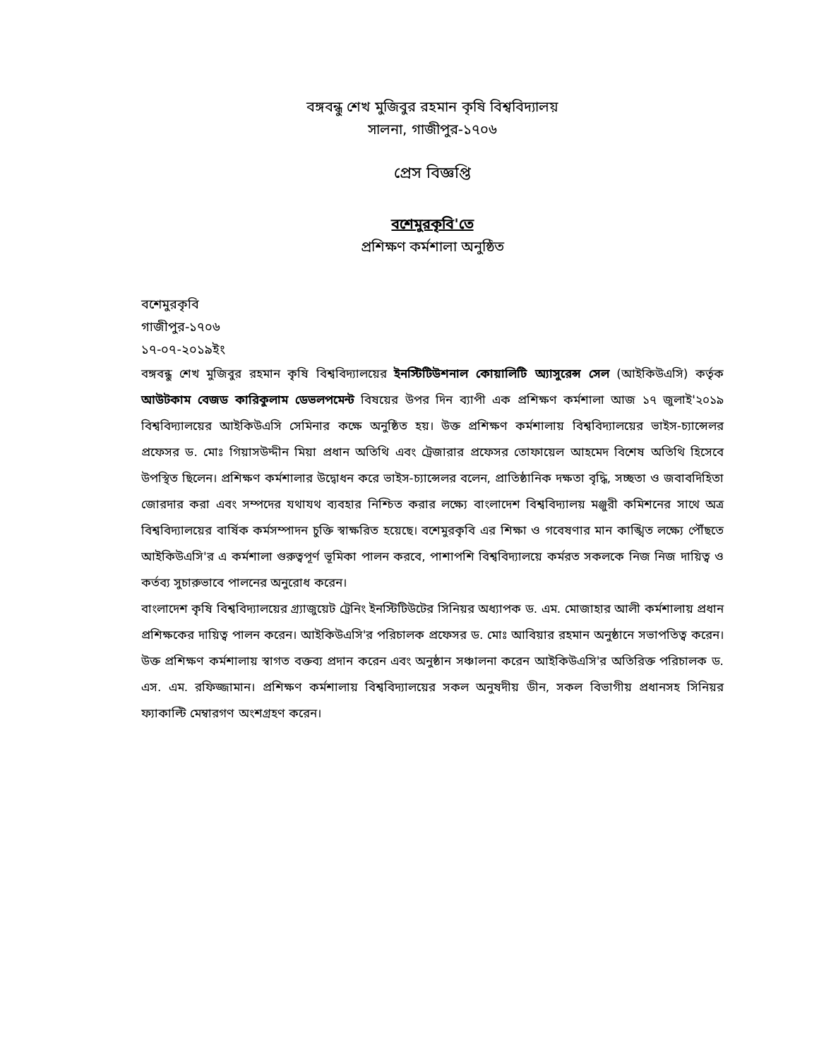বঙ্গবন্ধু শেখ মুজিবুর রহমান কৃষি বিশ্ববিদ্যালয়
সালনা, গাজীপুর-১৭০৬
প্রেস বিজ্ঞপ্তি
বশেমুরকৃবি'তে
প্রশিক্ষণ কর্মশালা অনুষ্ঠিত
বশেমুরকৃবি
গাজীপুর-১৭০৬
১৭-০৭-২০১৯ইং
বঙ্গবন্ধু শেখ মুজিবুর রহমান কৃষি বিশ্ববিদ্যালয়ের ইনস্টিটিউশনাল কোয়ালিটি অ্যাসুরেন্স সেল (আইকিউএসি) কর্তৃক আউটকাম বেজড কারিকুলাম ডেভলপমেন্ট বিষয়ের উপর দিন ব্যাপী এক প্রশিক্ষণ কর্মশালা আজ ১৭ জুলাই'২০১৯ বিশ্ববিদ্যালয়ের আইকিউএসি সেমিনার কক্ষে অনুষ্ঠিত হয়। উক্ত প্রশিক্ষণ কর্মশালায় বিশ্ববিদ্যালয়ের ভাইস-চ্যান্সেলর প্রফেসর ড. মোঃ গিয়াসউদ্দীন মিয়া প্রধান অতিথি এবং ট্রেজারার প্রফেসর তোফায়েল আহমেদ বিশেষ অতিথি হিসেবে উপস্থিত ছিলেন। প্রশিক্ষণ কর্মশালার উদ্বোধন করে ভাইস-চ্যান্সেলর বলেন, প্রাতিষ্ঠানিক দক্ষতা বৃদ্ধি, সচ্ছতা ও জবাবদিহিতা জোরদার করা এবং সম্পদের যথাযথ ব্যবহার নিশ্চিত করার লক্ষ্যে বাংলাদেশ বিশ্ববিদ্যালয় মঞ্জুরী কমিশনের সাথে অত্র বিশ্ববিদ্যালয়ের বার্ষিক কর্মসম্পাদন চুক্তি স্বাক্ষরিত হয়েছে। বশেমুরকৃবি এর শিক্ষা ও গবেষণার মান কাঙ্খিত লক্ষ্যে পৌঁছতে আইকিউএসি'র এ কর্মশালা গুরুত্বপূর্ণ ভূমিকা পালন করবে, পাশাপশি বিশ্ববিদ্যালয়ে কর্মরত সকলকে নিজ নিজ দায়িত্ব ও কর্তব্য সুচারুভাবে পালনের অনুরোধ করেন।
বাংলাদেশ কৃষি বিশ্ববিদ্যালয়ের গ্র্যাজুয়েট ট্রেনিং ইনস্টিটিউটের সিনিয়র অধ্যাপক ড. এম. মোজাহার আলী কর্মশালায় প্রধান প্রশিক্ষকের দায়িত্ব পালন করেন। আইকিউএসি'র পরিচালক প্রফেসর ড. মোঃ আবিয়ার রহমান অনুষ্ঠানে সভাপতিত্ব করেন। উক্ত প্রশিক্ষণ কর্মশালায় স্বাগত বক্তব্য প্রদান করেন এবং অনুষ্ঠান সঞ্চালনা করেন আইকিউএসি'র অতিরিক্ত পরিচালক ড. এস. এম. রফিজ্জামান। প্রশিক্ষণ কর্মশালায় বিশ্ববিদ্যালয়ের সকল অনুষদীয় ডীন, সকল বিভাগীয় প্রধানসহ সিনিয়র ফ্যাকাল্টি মেম্বারগণ অংশগ্রহণ করেন।